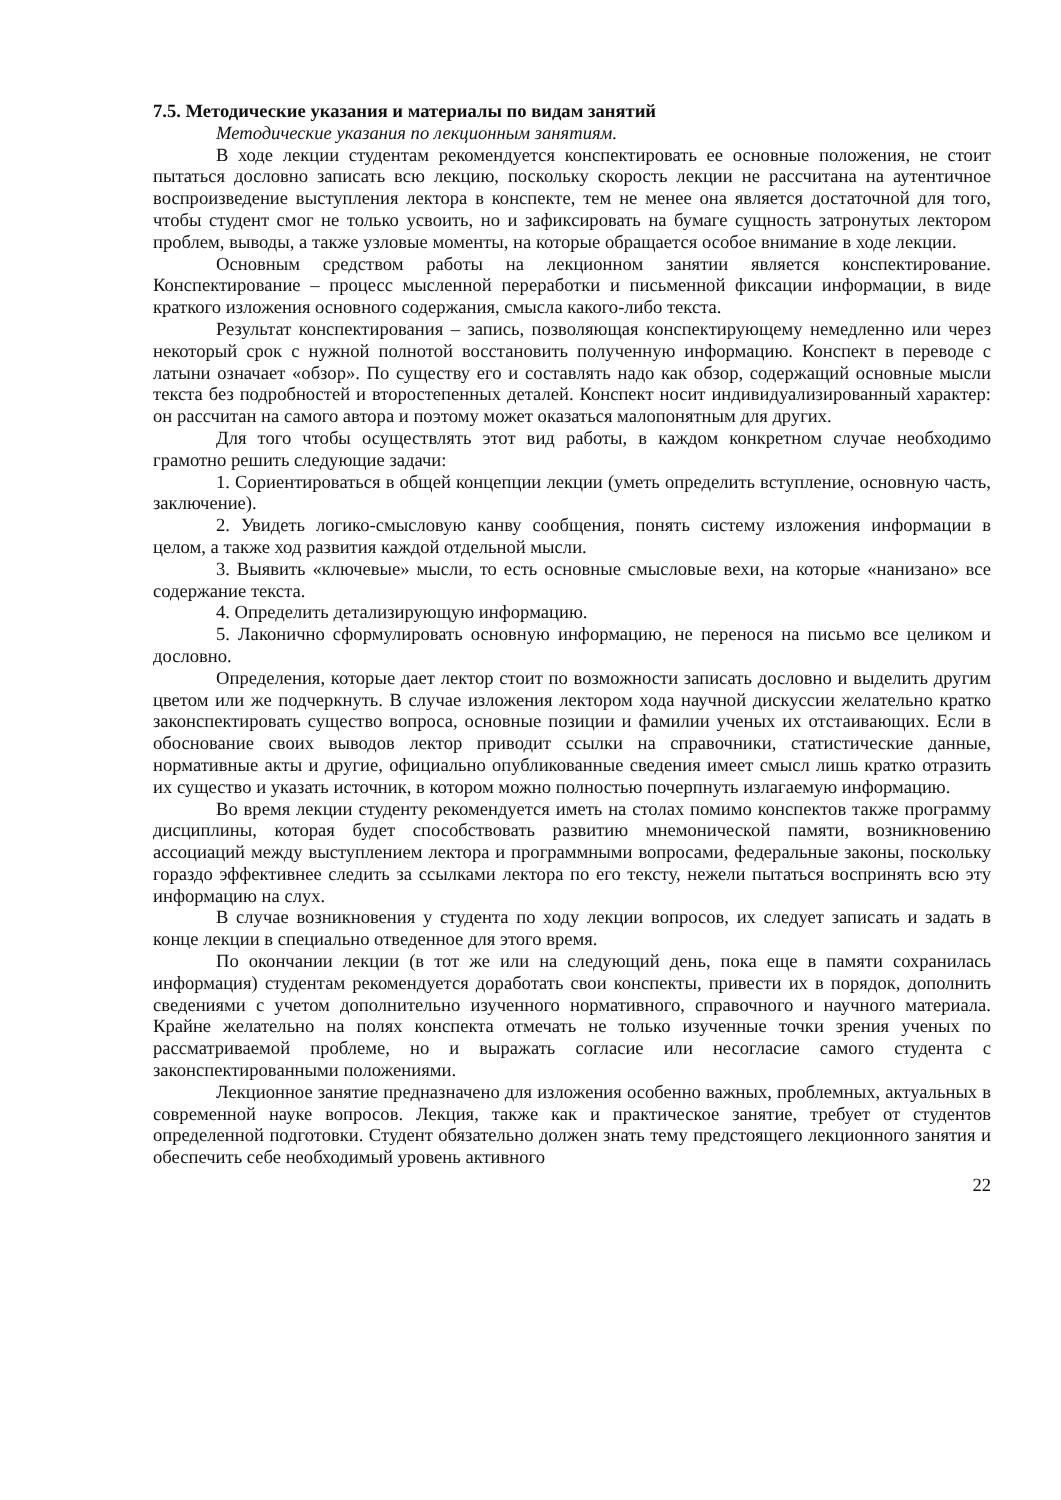7.5. Методические указания и материалы по видам занятий
Методические указания по лекционным занятиям.
В ходе лекции студентам рекомендуется конспектировать ее основные положения, не стоит пытаться дословно записать всю лекцию, поскольку скорость лекции не рассчитана на аутентичное воспроизведение выступления лектора в конспекте, тем не менее она является достаточной для того, чтобы студент смог не только усвоить, но и зафиксировать на бумаге сущность затронутых лектором проблем, выводы, а также узловые моменты, на которые обращается особое внимание в ходе лекции.
Основным средством работы на лекционном занятии является конспектирование. Конспектирование – процесс мысленной переработки и письменной фиксации информации, в виде краткого изложения основного содержания, смысла какого-либо текста.
Результат конспектирования – запись, позволяющая конспектирующему немедленно или через некоторый срок с нужной полнотой восстановить полученную информацию. Конспект в переводе с латыни означает «обзор». По существу его и составлять надо как обзор, содержащий основные мысли текста без подробностей и второстепенных деталей. Конспект носит индивидуализированный характер: он рассчитан на самого автора и поэтому может оказаться малопонятным для других.
Для того чтобы осуществлять этот вид работы, в каждом конкретном случае необходимо грамотно решить следующие задачи:
1. Сориентироваться в общей концепции лекции (уметь определить вступление, основную часть, заключение).
2. Увидеть логико-смысловую канву сообщения, понять систему изложения информации в целом, а также ход развития каждой отдельной мысли.
3. Выявить «ключевые» мысли, то есть основные смысловые вехи, на которые «нанизано» все содержание текста.
4. Определить детализирующую информацию.
5. Лаконично сформулировать основную информацию, не перенося на письмо все целиком и дословно.
Определения, которые дает лектор стоит по возможности записать дословно и выделить другим цветом или же подчеркнуть. В случае изложения лектором хода научной дискуссии желательно кратко законспектировать существо вопроса, основные позиции и фамилии ученых их отстаивающих. Если в обоснование своих выводов лектор приводит ссылки на справочники, статистические данные, нормативные акты и другие, официально опубликованные сведения имеет смысл лишь кратко отразить их существо и указать источник, в котором можно полностью почерпнуть излагаемую информацию.
Во время лекции студенту рекомендуется иметь на столах помимо конспектов также программу дисциплины, которая будет способствовать развитию мнемонической памяти, возникновению ассоциаций между выступлением лектора и программными вопросами, федеральные законы, поскольку гораздо эффективнее следить за ссылками лектора по его тексту, нежели пытаться воспринять всю эту информацию на слух.
В случае возникновения у студента по ходу лекции вопросов, их следует записать и задать в конце лекции в специально отведенное для этого время.
По окончании лекции (в тот же или на следующий день, пока еще в памяти сохранилась информация) студентам рекомендуется доработать свои конспекты, привести их в порядок, дополнить сведениями с учетом дополнительно изученного нормативного, справочного и научного материала. Крайне желательно на полях конспекта отмечать не только изученные точки зрения ученых по рассматриваемой проблеме, но и выражать согласие или несогласие самого студента с законспектированными положениями.
Лекционное занятие предназначено для изложения особенно важных, проблемных, актуальных в современной науке вопросов. Лекция, также как и практическое занятие, требует от студентов определенной подготовки. Студент обязательно должен знать тему предстоящего лекционного занятия и обеспечить себе необходимый уровень активного
22